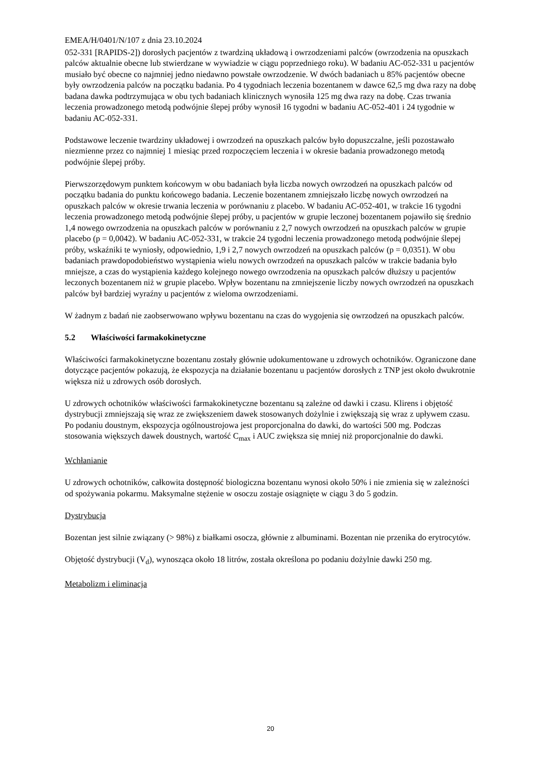EMEA/H/0401/N/107 z dnia 23.10.2024
052-331 [RAPIDS-2]) dorosłych pacjentów z twardziną układową i owrzodzeniami palców (owrzodzenia na opuszkach palców aktualnie obecne lub stwierdzane w wywiadzie w ciągu poprzedniego roku). W badaniu AC-052-331 u pacjentów musiało być obecne co najmniej jedno niedawno powstałe owrzodzenie. W dwóch badaniach u 85% pacjentów obecne były owrzodzenia palców na początku badania. Po 4 tygodniach leczenia bozentanem w dawce 62,5 mg dwa razy na dobę badana dawka podtrzymująca w obu tych badaniach klinicznych wynosiła 125 mg dwa razy na dobę. Czas trwania leczenia prowadzonego metodą podwójnie ślepej próby wynosił 16 tygodni w badaniu AC-052-401 i 24 tygodnie w badaniu AC-052-331.
Podstawowe leczenie twardziny układowej i owrzodzeń na opuszkach palców było dopuszczalne, jeśli pozostawało niezmienne przez co najmniej 1 miesiąc przed rozpoczęciem leczenia i w okresie badania prowadzonego metodą podwójnie ślepej próby.
Pierwszorzędowym punktem końcowym w obu badaniach była liczba nowych owrzodzeń na opuszkach palców od początku badania do punktu końcowego badania. Leczenie bozentanem zmniejszało liczbę nowych owrzodzeń na opuszkach palców w okresie trwania leczenia w porównaniu z placebo. W badaniu AC-052-401, w trakcie 16 tygodni leczenia prowadzonego metodą podwójnie ślepej próby, u pacjentów w grupie leczonej bozentanem pojawiło się średnio 1,4 nowego owrzodzenia na opuszkach palców w porównaniu z 2,7 nowych owrzodzeń na opuszkach palców w grupie placebo (p = 0,0042). W badaniu AC-052-331, w trakcie 24 tygodni leczenia prowadzonego metodą podwójnie ślepej próby, wskaźniki te wyniosły, odpowiednio, 1,9 i 2,7 nowych owrzodzeń na opuszkach palców (p = 0,0351). W obu badaniach prawdopodobieństwo wystąpienia wielu nowych owrzodzeń na opuszkach palców w trakcie badania było mniejsze, a czas do wystąpienia każdego kolejnego nowego owrzodzenia na opuszkach palców dłuższy u pacjentów leczonych bozentanem niż w grupie placebo. Wpływ bozentanu na zmniejszenie liczby nowych owrzodzeń na opuszkach palców był bardziej wyraźny u pacjentów z wieloma owrzodzeniami.
W żadnym z badań nie zaobserwowano wpływu bozentanu na czas do wygojenia się owrzodzeń na opuszkach palców.
5.2 Właściwości farmakokinetyczne
Właściwości farmakokinetyczne bozentanu zostały głównie udokumentowane u zdrowych ochotników. Ograniczone dane dotyczące pacjentów pokazują, że ekspozycja na działanie bozentanu u pacjentów dorosłych z TNP jest około dwukrotnie większa niż u zdrowych osób dorosłych.
U zdrowych ochotników właściwości farmakokinetyczne bozentanu są zależne od dawki i czasu. Klirens i objętość dystrybucji zmniejszają się wraz ze zwiększeniem dawek stosowanych dożylnie i zwiększają się wraz z upływem czasu. Po podaniu doustnym, ekspozycja ogólnoustrojowa jest proporcjonalna do dawki, do wartości 500 mg. Podczas stosowania większych dawek doustnych, wartość C<sub>max</sub> i AUC zwiększa się mniej niż proporcjonalnie do dawki.
Wchłanianie
U zdrowych ochotników, całkowita dostępność biologiczna bozentanu wynosi około 50% i nie zmienia się w zależności od spożywania pokarmu. Maksymalne stężenie w osoczu zostaje osiągnięte w ciągu 3 do 5 godzin.
Dystrybucja
Bozentan jest silnie związany (> 98%) z białkami osocza, głównie z albuminami. Bozentan nie przenika do erytrocytów.
Objętość dystrybucji (V<sub>d</sub>), wynosząca około 18 litrów, została określona po podaniu dożylnie dawki 250 mg.
Metabolizm i eliminacja
20